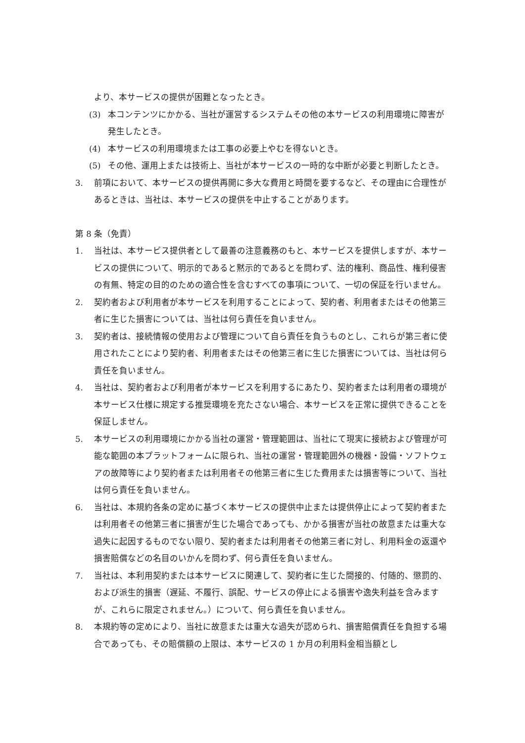より、本サービスの提供が困難となったとき。
(3) 本コンテンツにかかる、当社が運営するシステムその他の本サービスの利用環境に障害が発生したとき。
(4) 本サービスの利用環境または工事の必要上やむを得ないとき。
(5) その他、運用上または技術上、当社が本サービスの一時的な中断が必要と判断したとき。
3. 前項において、本サービスの提供再開に多大な費用と時間を要するなど、その理由に合理性があるときは、当社は、本サービスの提供を中止することがあります。
第 8 条（免責）
1. 当社は、本サービス提供者として最善の注意義務のもと、本サービスを提供しますが、本サービスの提供について、明示的であると黙示的であるとを問わず、法的権利、商品性、権利侵害の有無、特定の目的のための適合性を含むすべての事項について、一切の保証を行いません。
2. 契約者および利用者が本サービスを利用することによって、契約者、利用者またはその他第三者に生じた損害については、当社は何ら責任を負いません。
3. 契約者は、接続情報の使用および管理について自ら責任を負うものとし、これらが第三者に使用されたことにより契約者、利用者またはその他第三者に生じた損害については、当社は何ら責任を負いません。
4. 当社は、契約者および利用者が本サービスを利用するにあたり、契約者または利用者の環境が本サービス仕様に規定する推奨環境を充たさない場合、本サービスを正常に提供できることを保証しません。
5. 本サービスの利用環境にかかる当社の運営・管理範囲は、当社にて現実に接続および管理が可能な範囲の本プラットフォームに限られ、当社の運営・管理範囲外の機器・設備・ソフトウェアの故障等により契約者または利用者その他第三者に生じた費用または損害等について、当社は何ら責任を負いません。
6. 当社は、本規約各条の定めに基づく本サービスの提供中止または提供停止によって契約者または利用者その他第三者に損害が生じた場合であっても、かかる損害が当社の故意または重大な過失に起因するものでない限り、契約者または利用者その他第三者に対し、利用料金の返還や損害賠償などの名目のいかんを問わず、何ら責任を負いません。
7. 当社は、本利用契約または本サービスに関連して、契約者に生じた間接的、付随的、懲罰的、および派生的損害（遅延、不履行、誤配、サービスの停止による損害や逸失利益を含みますが、これらに限定されません。）について、何ら責任を負いません。
8. 本規約等の定めにより、当社に故意または重大な過失が認められ、損害賠償責任を負担する場合であっても、その賠償額の上限は、本サービスの 1 か月の利用料金相当額とし